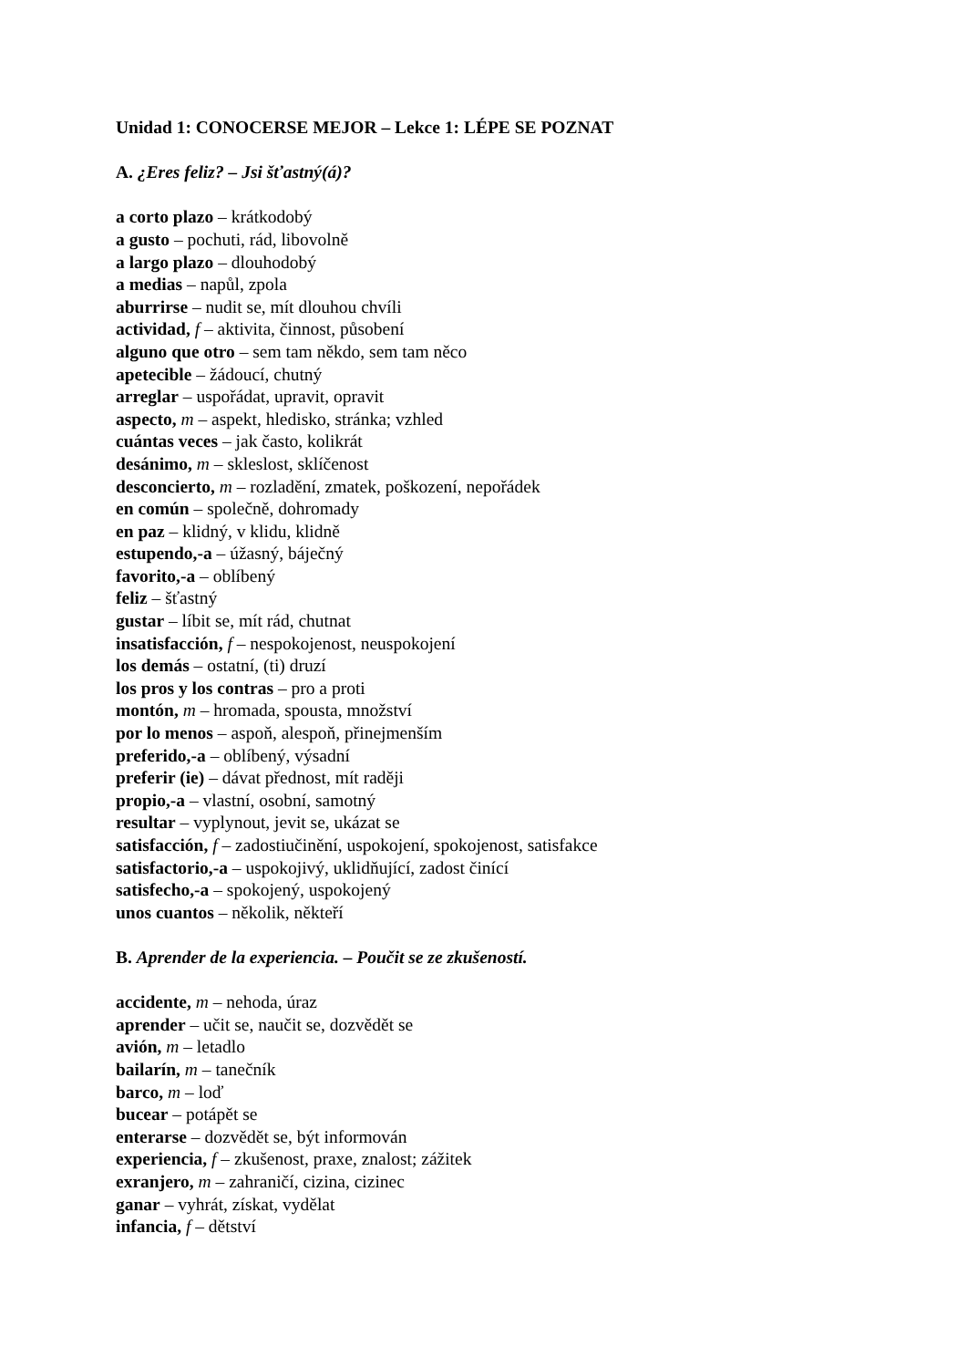Unidad 1: CONOCERSE MEJOR – Lekce 1: LÉPE SE POZNAT
A. ¿Eres feliz? – Jsi šťastný(á)?
a corto plazo – krátkodobý
a gusto – pochuti, rád, libovolně
a largo plazo – dlouhodobý
a medias – napůl, zpola
aburrirse – nudit se, mít dlouhou chvíli
actividad, f – aktivita, činnost, působení
alguno que otro – sem tam někdo, sem tam něco
apetecible – žádoucí, chutný
arreglar – uspořádat, upravit, opravit
aspecto, m – aspekt, hledisko, stránka; vzhled
cuántas veces – jak často, kolikrát
desánimo, m – skleslost, sklíčenost
desconcierto, m – rozladění, zmatek, poškození, nepořádek
en común – společně, dohromady
en paz – klidný, v klidu, klidně
estupendo,-a – úžasný, báječný
favorito,-a – oblíbený
feliz – šťastný
gustar – líbit se, mít rád, chutnat
insatisfacción, f – nespokojenost, neuspokojení
los demás – ostatní, (ti) druzí
los pros y los contras – pro a proti
montón, m – hromada, spousta, množství
por lo menos – aspoň, alespoň, přinejmenším
preferido,-a – oblíbený, výsadní
preferir (ie) – dávat přednost, mít raději
propio,-a – vlastní, osobní, samotný
resultar – vyplynout, jevit se, ukázat se
satisfacción, f – zadostiučinění, uspokojení, spokojenost, satisfakce
satisfactorio,-a – uspokojivý, uklidňující, zadost činící
satisfecho,-a – spokojený, uspokojený
unos cuantos – několik, někteří
B. Aprender de la experiencia. – Poučit se ze zkušeností.
accidente, m – nehoda, úraz
aprender – učit se, naučit se, dozvědět se
avión, m – letadlo
bailarín, m – tanečník
barco, m – loď
bucear – potápět se
enterarse – dozvědět se, být informován
experiencia, f – zkušenost, praxe, znalost; zážitek
exranjero, m – zahraničí, cizina, cizinec
ganar – vyhrát, získat, vydělat
infancia, f – dětství